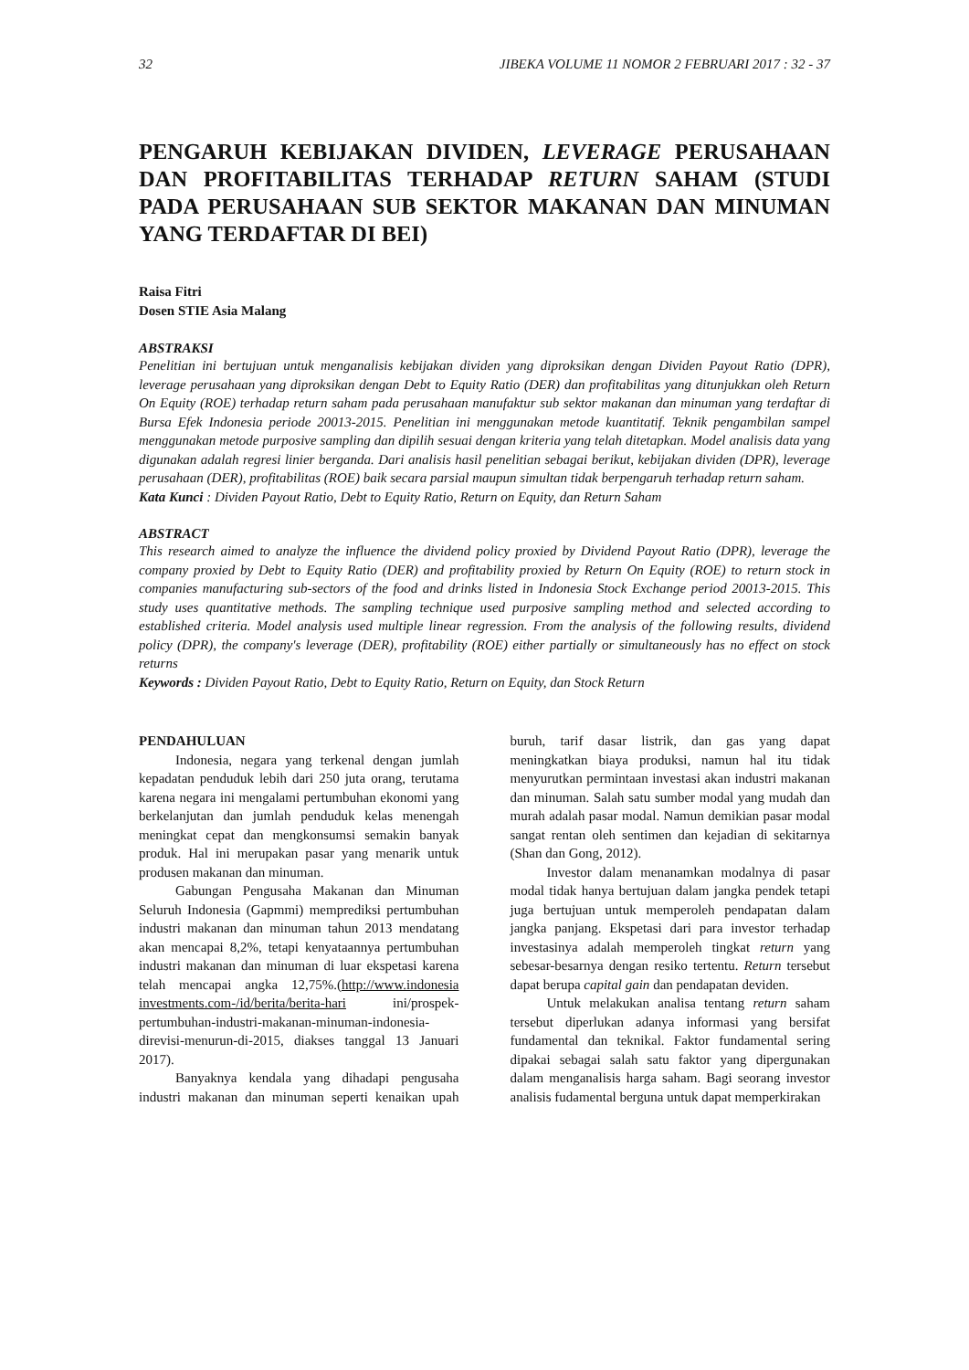32 JIBEKA VOLUME 11 NOMOR 2 FEBRUARI 2017 : 32 - 37
PENGARUH KEBIJAKAN DIVIDEN, LEVERAGE PERUSAHAAN DAN PROFITABILITAS TERHADAP RETURN SAHAM (STUDI PADA PERUSAHAAN SUB SEKTOR MAKANAN DAN MINUMAN YANG TERDAFTAR DI BEI)
Raisa Fitri
Dosen STIE Asia Malang
ABSTRAKSI
Penelitian ini bertujuan untuk menganalisis kebijakan dividen yang diproksikan dengan Dividen Payout Ratio (DPR), leverage perusahaan yang diproksikan dengan Debt to Equity Ratio (DER) dan profitabilitas yang ditunjukkan oleh Return On Equity (ROE) terhadap return saham pada perusahaan manufaktur sub sektor makanan dan minuman yang terdaftar di Bursa Efek Indonesia periode 20013-2015. Penelitian ini menggunakan metode kuantitatif. Teknik pengambilan sampel menggunakan metode purposive sampling dan dipilih sesuai dengan kriteria yang telah ditetapkan. Model analisis data yang digunakan adalah regresi linier berganda. Dari analisis hasil penelitian sebagai berikut, kebijakan dividen (DPR), leverage perusahaan (DER), profitabilitas (ROE) baik secara parsial maupun simultan tidak berpengaruh terhadap return saham.
Kata Kunci : Dividen Payout Ratio, Debt to Equity Ratio, Return on Equity, dan Return Saham
ABSTRACT
This research aimed to analyze the influence the dividend policy proxied by Dividend Payout Ratio (DPR), leverage the company proxied by Debt to Equity Ratio (DER) and profitability proxied by Return On Equity (ROE) to return stock in companies manufacturing sub-sectors of the food and drinks listed in Indonesia Stock Exchange period 20013-2015. This study uses quantitative methods. The sampling technique used purposive sampling method and selected according to established criteria. Model analysis used multiple linear regression. From the analysis of the following results, dividend policy (DPR), the company's leverage (DER), profitability (ROE) either partially or simultaneously has no effect on stock returns
Keywords : Dividen Payout Ratio, Debt to Equity Ratio, Return on Equity, dan Stock Return
PENDAHULUAN
Indonesia, negara yang terkenal dengan jumlah kepadatan penduduk lebih dari 250 juta orang, terutama karena negara ini mengalami pertumbuhan ekonomi yang berkelanjutan dan jumlah penduduk kelas menengah meningkat cepat dan mengkonsumsi semakin banyak produk. Hal ini merupakan pasar yang menarik untuk produsen makanan dan minuman.
Gabungan Pengusaha Makanan dan Minuman Seluruh Indonesia (Gapmmi) memprediksi pertumbuhan industri makanan dan minuman tahun 2013 mendatang akan mencapai 8,2%, tetapi kenyataannya pertumbuhan industri makanan dan minuman di luar ekspetasi karena telah mencapai angka 12,75%.(http://www.indonesia investments.com-/id/berita/berita-hari ini/prospek-pertumbuhan-industri-makanan-minuman-indonesia-direvisi-menurun-di-2015, diakses tanggal 13 Januari 2017).
Banyaknya kendala yang dihadapi pengusaha industri makanan dan minuman seperti kenaikan upah buruh, tarif dasar listrik, dan gas yang dapat meningkatkan biaya produksi, namun hal itu tidak menyurutkan permintaan investasi akan industri makanan dan minuman. Salah satu sumber modal yang mudah dan murah adalah pasar modal. Namun demikian pasar modal sangat rentan oleh sentimen dan kejadian di sekitarnya (Shan dan Gong, 2012).
Investor dalam menanamkan modalnya di pasar modal tidak hanya bertujuan dalam jangka pendek tetapi juga bertujuan untuk memperoleh pendapatan dalam jangka panjang. Ekspetasi dari para investor terhadap investasinya adalah memperoleh tingkat return yang sebesar-besarnya dengan resiko tertentu. Return tersebut dapat berupa capital gain dan pendapatan deviden.
Untuk melakukan analisa tentang return saham tersebut diperlukan adanya informasi yang bersifat fundamental dan teknikal. Faktor fundamental sering dipakai sebagai salah satu faktor yang dipergunakan dalam menganalisis harga saham. Bagi seorang investor analisis fudamental berguna untuk dapat memperkirakan